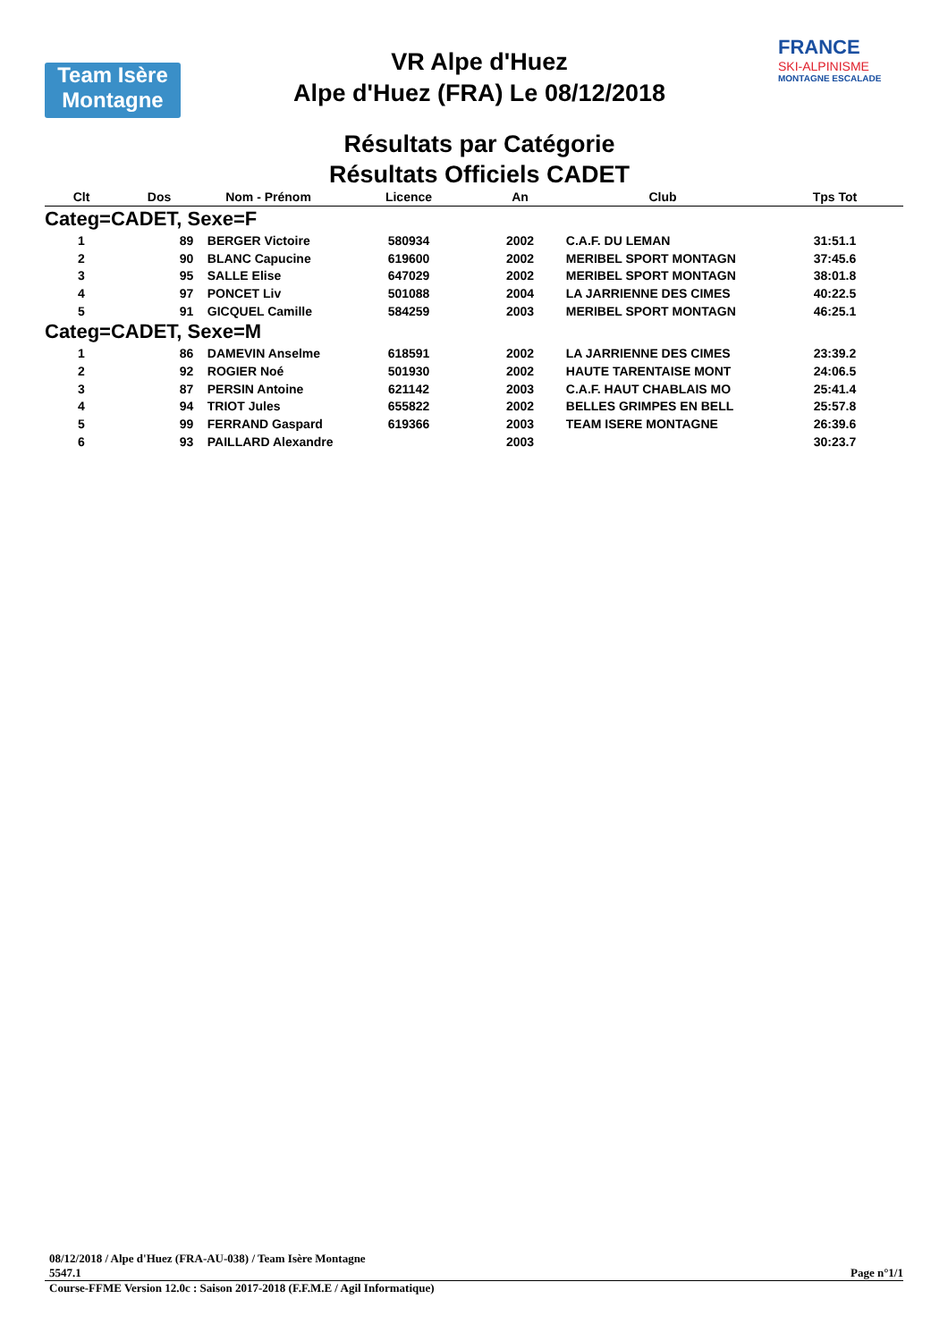Team Isère
Montagne
VR Alpe d'Huez
Alpe d'Huez (FRA) Le 08/12/2018
Résultats par Catégorie
Résultats Officiels CADET
FRANCE
SKI-ALPINISME
MONTAGNE ESCALADE
| Clt | Dos | Nom - Prénom | Licence | An | Club | Tps Tot |
| --- | --- | --- | --- | --- | --- | --- |
| Categ=CADET, Sexe=F | | | | | | |
| 1 | 89 | BERGER Victoire | 580934 | 2002 | C.A.F. DU LEMAN | 31:51.1 |
| 2 | 90 | BLANC Capucine | 619600 | 2002 | MERIBEL SPORT MONTAGN | 37:45.6 |
| 3 | 95 | SALLE Elise | 647029 | 2002 | MERIBEL SPORT MONTAGN | 38:01.8 |
| 4 | 97 | PONCET Liv | 501088 | 2004 | LA JARRIENNE DES CIMES | 40:22.5 |
| 5 | 91 | GICQUEL Camille | 584259 | 2003 | MERIBEL SPORT MONTAGN | 46:25.1 |
| Categ=CADET, Sexe=M | | | | | | |
| 1 | 86 | DAMEVIN Anselme | 618591 | 2002 | LA JARRIENNE DES CIMES | 23:39.2 |
| 2 | 92 | ROGIER Noé | 501930 | 2002 | HAUTE TARENTAISE MONT | 24:06.5 |
| 3 | 87 | PERSIN Antoine | 621142 | 2003 | C.A.F. HAUT CHABLAIS MO | 25:41.4 |
| 4 | 94 | TRIOT Jules | 655822 | 2002 | BELLES GRIMPES EN BELL | 25:57.8 |
| 5 | 99 | FERRAND Gaspard | 619366 | 2003 | TEAM ISERE MONTAGNE | 26:39.6 |
| 6 | 93 | PAILLARD Alexandre | | 2003 | | 30:23.7 |
08/12/2018 / Alpe d'Huez (FRA-AU-038) / Team Isère Montagne
5547.1 Page n°1/1
Course-FFME Version 12.0c : Saison 2017-2018 (F.F.M.E / Agil Informatique)